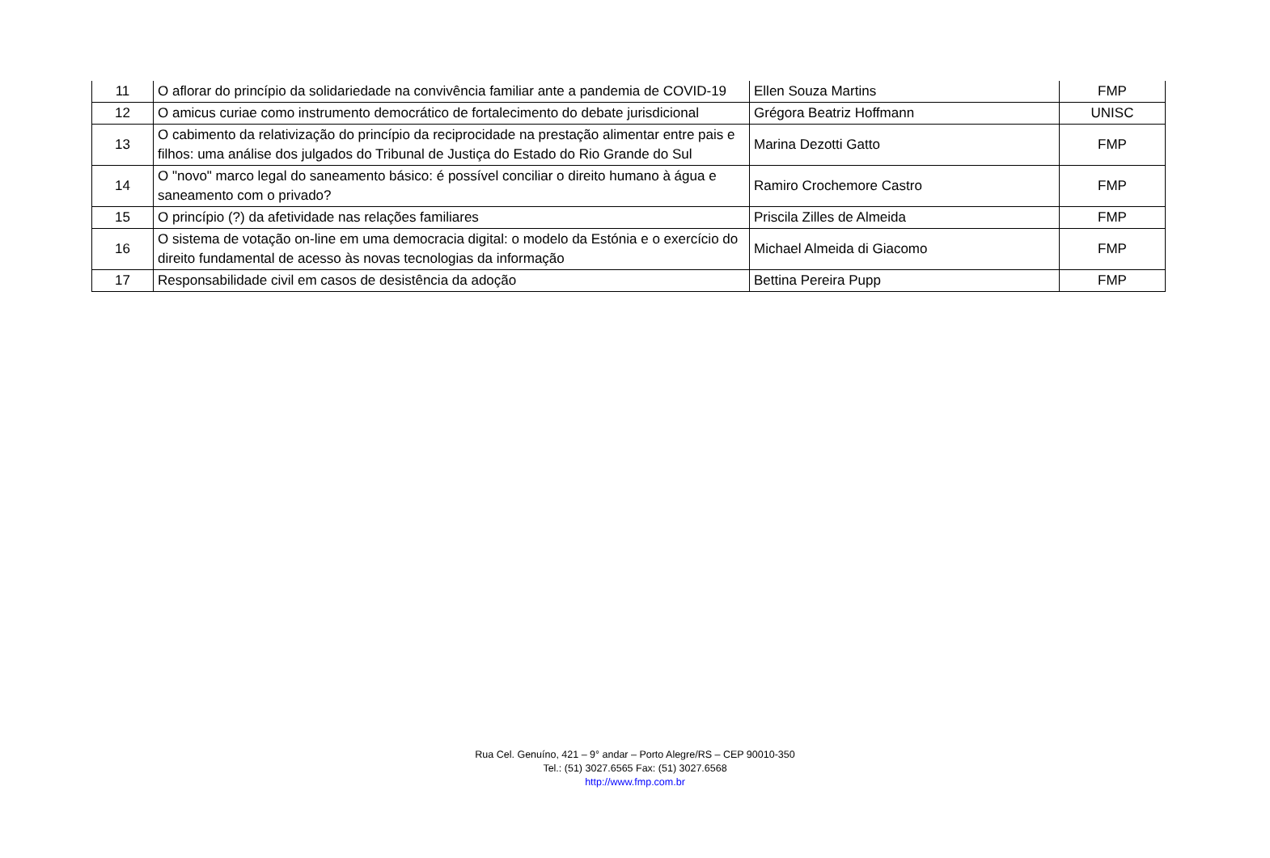| 11 | O aflorar do princípio da solidariedade na convivência familiar ante a pandemia de COVID-19 | Ellen Souza Martins | FMP |
| 12 | O amicus curiae como instrumento democrático de fortalecimento do debate jurisdicional | Grégora Beatriz Hoffmann | UNISC |
| 13 | O cabimento da relativização do princípio da reciprocidade na prestação alimentar entre pais e filhos: uma análise dos julgados do Tribunal de Justiça do Estado do Rio Grande do Sul | Marina Dezotti Gatto | FMP |
| 14 | O "novo" marco legal do saneamento básico: é possível conciliar o direito humano à água e saneamento com o privado? | Ramiro Crochemore Castro | FMP |
| 15 | O princípio (?) da afetividade nas relações familiares | Priscila Zilles de Almeida | FMP |
| 16 | O sistema de votação on-line em uma democracia digital: o modelo da Estónia e o exercício do direito fundamental de acesso às novas tecnologias da informação | Michael Almeida di Giacomo | FMP |
| 17 | Responsabilidade civil em casos de desistência da adoção | Bettina Pereira Pupp | FMP |
Rua Cel. Genuíno, 421 – 9° andar – Porto Alegre/RS – CEP 90010-350
Tel.: (51) 3027.6565 Fax: (51) 3027.6568
http://www.fmp.com.br